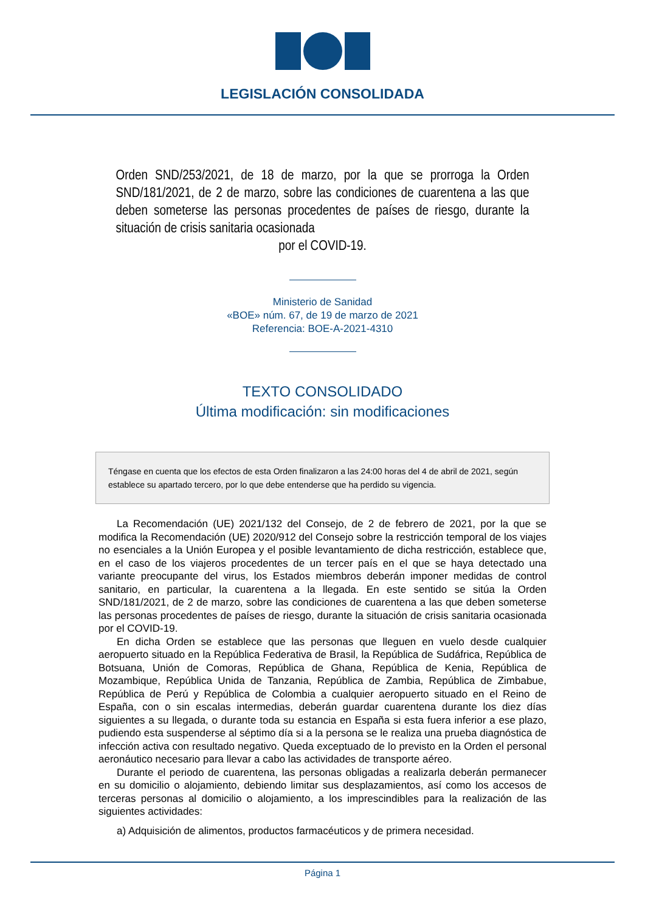LEGISLACIÓN CONSOLIDADA
Orden SND/253/2021, de 18 de marzo, por la que se prorroga la Orden SND/181/2021, de 2 de marzo, sobre las condiciones de cuarentena a las que deben someterse las personas procedentes de países de riesgo, durante la situación de crisis sanitaria ocasionada
por el COVID-19.
Ministerio de Sanidad
«BOE» núm. 67, de 19 de marzo de 2021
Referencia: BOE-A-2021-4310
TEXTO CONSOLIDADO
Última modificación: sin modificaciones
Téngase en cuenta que los efectos de esta Orden finalizaron a las 24:00 horas del 4 de abril de 2021, según establece su apartado tercero, por lo que debe entenderse que ha perdido su vigencia.
La Recomendación (UE) 2021/132 del Consejo, de 2 de febrero de 2021, por la que se modifica la Recomendación (UE) 2020/912 del Consejo sobre la restricción temporal de los viajes no esenciales a la Unión Europea y el posible levantamiento de dicha restricción, establece que, en el caso de los viajeros procedentes de un tercer país en el que se haya detectado una variante preocupante del virus, los Estados miembros deberán imponer medidas de control sanitario, en particular, la cuarentena a la llegada. En este sentido se sitúa la Orden SND/181/2021, de 2 de marzo, sobre las condiciones de cuarentena a las que deben someterse las personas procedentes de países de riesgo, durante la situación de crisis sanitaria ocasionada por el COVID-19.
En dicha Orden se establece que las personas que lleguen en vuelo desde cualquier aeropuerto situado en la República Federativa de Brasil, la República de Sudáfrica, República de Botsuana, Unión de Comoras, República de Ghana, República de Kenia, República de Mozambique, República Unida de Tanzania, República de Zambia, República de Zimbabue, República de Perú y República de Colombia a cualquier aeropuerto situado en el Reino de España, con o sin escalas intermedias, deberán guardar cuarentena durante los diez días siguientes a su llegada, o durante toda su estancia en España si esta fuera inferior a ese plazo, pudiendo esta suspenderse al séptimo día si a la persona se le realiza una prueba diagnóstica de infección activa con resultado negativo. Queda exceptuado de lo previsto en la Orden el personal aeronáutico necesario para llevar a cabo las actividades de transporte aéreo.
Durante el periodo de cuarentena, las personas obligadas a realizarla deberán permanecer en su domicilio o alojamiento, debiendo limitar sus desplazamientos, así como los accesos de terceras personas al domicilio o alojamiento, a los imprescindibles para la realización de las siguientes actividades:
a) Adquisición de alimentos, productos farmacéuticos y de primera necesidad.
Página 1